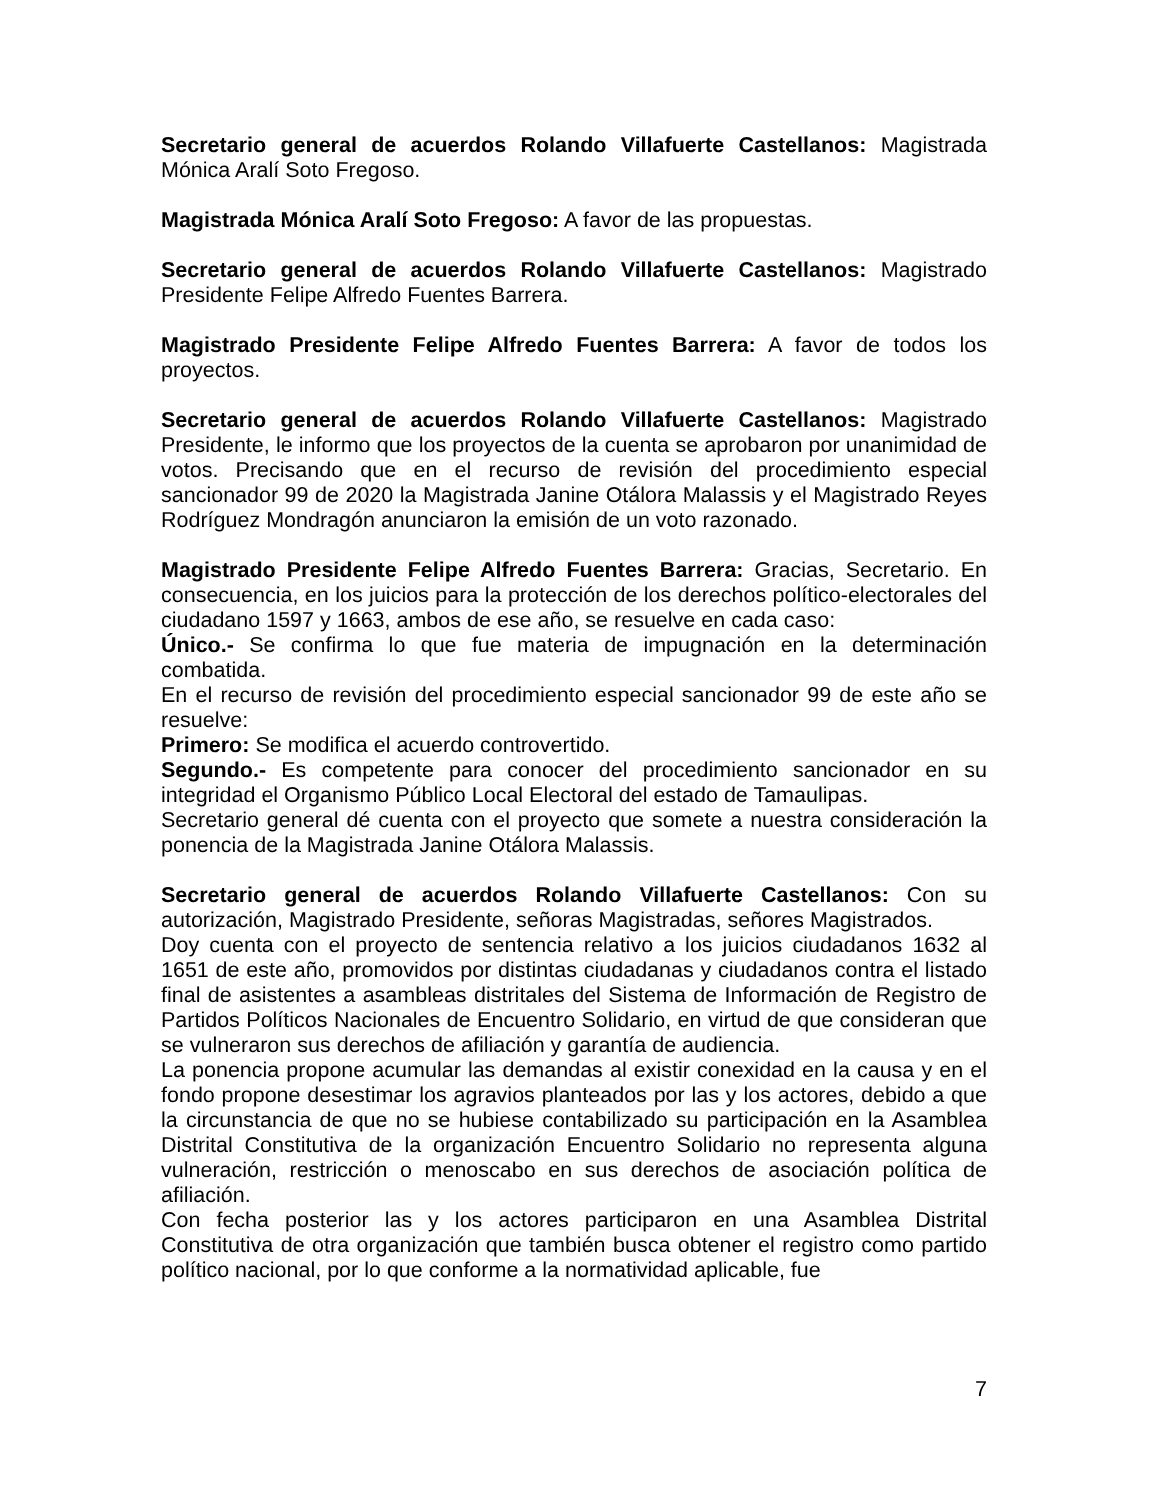Secretario general de acuerdos Rolando Villafuerte Castellanos: Magistrada Mónica Aralí Soto Fregoso.
Magistrada Mónica Aralí Soto Fregoso: A favor de las propuestas.
Secretario general de acuerdos Rolando Villafuerte Castellanos: Magistrado Presidente Felipe Alfredo Fuentes Barrera.
Magistrado Presidente Felipe Alfredo Fuentes Barrera: A favor de todos los proyectos.
Secretario general de acuerdos Rolando Villafuerte Castellanos: Magistrado Presidente, le informo que los proyectos de la cuenta se aprobaron por unanimidad de votos. Precisando que en el recurso de revisión del procedimiento especial sancionador 99 de 2020 la Magistrada Janine Otálora Malassis y el Magistrado Reyes Rodríguez Mondragón anunciaron la emisión de un voto razonado.
Magistrado Presidente Felipe Alfredo Fuentes Barrera: Gracias, Secretario. En consecuencia, en los juicios para la protección de los derechos político-electorales del ciudadano 1597 y 1663, ambos de ese año, se resuelve en cada caso:
Único.- Se confirma lo que fue materia de impugnación en la determinación combatida.
En el recurso de revisión del procedimiento especial sancionador 99 de este año se resuelve:
Primero: Se modifica el acuerdo controvertido.
Segundo.- Es competente para conocer del procedimiento sancionador en su integridad el Organismo Público Local Electoral del estado de Tamaulipas.
Secretario general dé cuenta con el proyecto que somete a nuestra consideración la ponencia de la Magistrada Janine Otálora Malassis.
Secretario general de acuerdos Rolando Villafuerte Castellanos: Con su autorización, Magistrado Presidente, señoras Magistradas, señores Magistrados.
Doy cuenta con el proyecto de sentencia relativo a los juicios ciudadanos 1632 al 1651 de este año, promovidos por distintas ciudadanas y ciudadanos contra el listado final de asistentes a asambleas distritales del Sistema de Información de Registro de Partidos Políticos Nacionales de Encuentro Solidario, en virtud de que consideran que se vulneraron sus derechos de afiliación y garantía de audiencia.
La ponencia propone acumular las demandas al existir conexidad en la causa y en el fondo propone desestimar los agravios planteados por las y los actores, debido a que la circunstancia de que no se hubiese contabilizado su participación en la Asamblea Distrital Constitutiva de la organización Encuentro Solidario no representa alguna vulneración, restricción o menoscabo en sus derechos de asociación política de afiliación.
Con fecha posterior las y los actores participaron en una Asamblea Distrital Constitutiva de otra organización que también busca obtener el registro como partido político nacional, por lo que conforme a la normatividad aplicable, fue
7